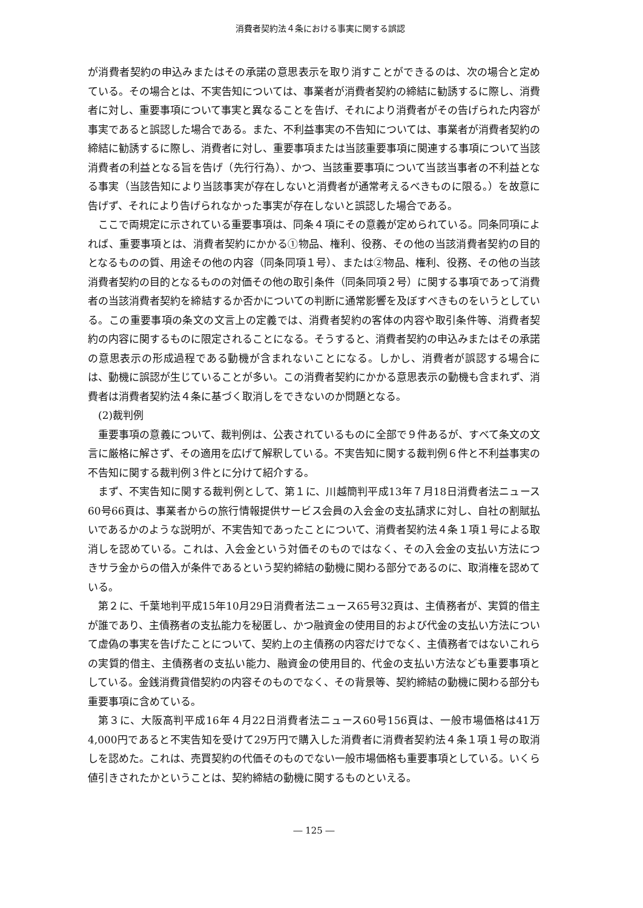消費者契約法４条における事実に関する誤認
が消費者契約の申込みまたはその承諾の意思表示を取り消すことができるのは、次の場合と定めている。その場合とは、不実告知については、事業者が消費者契約の締結に勧誘するに際し、消費者に対し、重要事項について事実と異なることを告げ、それにより消費者がその告げられた内容が事実であると誤認した場合である。また、不利益事実の不告知については、事業者が消費者契約の締結に勧誘するに際し、消費者に対し、重要事項または当該重要事項に関連する事項について当該消費者の利益となる旨を告げ（先行行為）、かつ、当該重要事項について当該当事者の不利益となる事実（当該告知により当該事実が存在しないと消費者が通常考えるべきものに限る。）を故意に告げず、それにより告げられなかった事実が存在しないと誤認した場合である。
ここで両規定に示されている重要事項は、同条４項にその意義が定められている。同条同項によれば、重要事項とは、消費者契約にかかる①物品、権利、役務、その他の当該消費者契約の目的となるものの質、用途その他の内容（同条同項１号）、または②物品、権利、役務、その他の当該消費者契約の目的となるものの対価その他の取引条件（同条同項２号）に関する事項であって消費者の当該消費者契約を締結するか否かについての判断に通常影響を及ぼすべきものをいうとしている。この重要事項の条文の文言上の定義では、消費者契約の客体の内容や取引条件等、消費者契約の内容に関するものに限定されることになる。そうすると、消費者契約の申込みまたはその承諾の意思表示の形成過程である動機が含まれないことになる。しかし、消費者が誤認する場合には、動機に誤認が生じていることが多い。この消費者契約にかかる意思表示の動機も含まれず、消費者は消費者契約法４条に基づく取消しをできないのか問題となる。
(2)裁判例
重要事項の意義について、裁判例は、公表されているものに全部で９件あるが、すべて条文の文言に厳格に解さず、その適用を広げて解釈している。不実告知に関する裁判例６件と不利益事実の不告知に関する裁判例３件とに分けて紹介する。
まず、不実告知に関する裁判例として、第１に、川越簡判平成13年７月18日消費者法ニュース60号66頁は、事業者からの旅行情報提供サービス会員の入会金の支払請求に対し、自社の割賦払いであるかのような説明が、不実告知であったことについて、消費者契約法４条１項１号による取消しを認めている。これは、入会金という対価そのものではなく、その入会金の支払い方法につきサラ金からの借入が条件であるという契約締結の動機に関わる部分であるのに、取消権を認めている。
第２に、千葉地判平成15年10月29日消費者法ニュース65号32頁は、主債務者が、実質的借主が誰であり、主債務者の支払能力を秘匿し、かつ融資金の使用目的および代金の支払い方法について虚偽の事実を告げたことについて、契約上の主債務の内容だけでなく、主債務者ではないこれらの実質的借主、主債務者の支払い能力、融資金の使用目的、代金の支払い方法なども重要事項としている。金銭消費貸借契約の内容そのものでなく、その背景等、契約締結の動機に関わる部分も重要事項に含めている。
第３に、大阪高判平成16年４月22日消費者法ニュース60号156頁は、一般市場価格は41万4,000円であると不実告知を受けて29万円で購入した消費者に消費者契約法４条１項１号の取消しを認めた。これは、売買契約の代価そのものでない一般市場価格も重要事項としている。いくら値引きされたかということは、契約締結の動機に関するものといえる。
― 125 ―